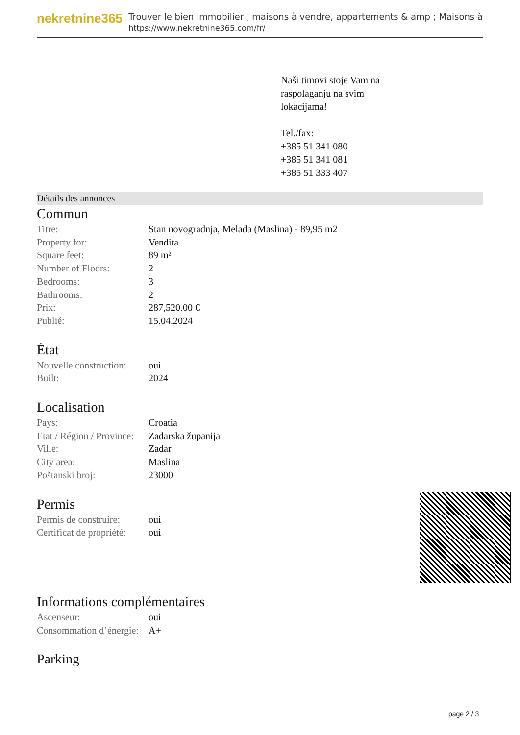nekretnine365
Trouver le bien immobilier , maisons à vendre, appartements & amp ; Maisons à
https://www.nekretnine365.com/fr/
Naši timovi stoje Vam na
raspolaganju na svim
lokacijama!
Tel./fax:
+385 51 341 080
+385 51 341 081
+385 51 333 407
Détails des annonces
Commun
| Titre: | Stan novogradnja, Melada (Maslina) - 89,95 m2 |
| Property for: | Vendita |
| Square feet: | 89 m² |
| Number of Floors: | 2 |
| Bedrooms: | 3 |
| Bathrooms: | 2 |
| Prix: | 287,520.00 € |
| Publié: | 15.04.2024 |
État
| Nouvelle construction: | oui |
| Built: | 2024 |
Localisation
| Pays: | Croatia |
| Etat / Région / Province: | Zadarska županija |
| Ville: | Zadar |
| City area: | Maslina |
| Poštanski broj: | 23000 |
Permis
| Permis de construire: | oui |
| Certificat de propriété: | oui |
Informations complémentaires
| Ascenseur: | oui |
| Consommation d’énergie: | A+ |
Parking
page 2 / 3